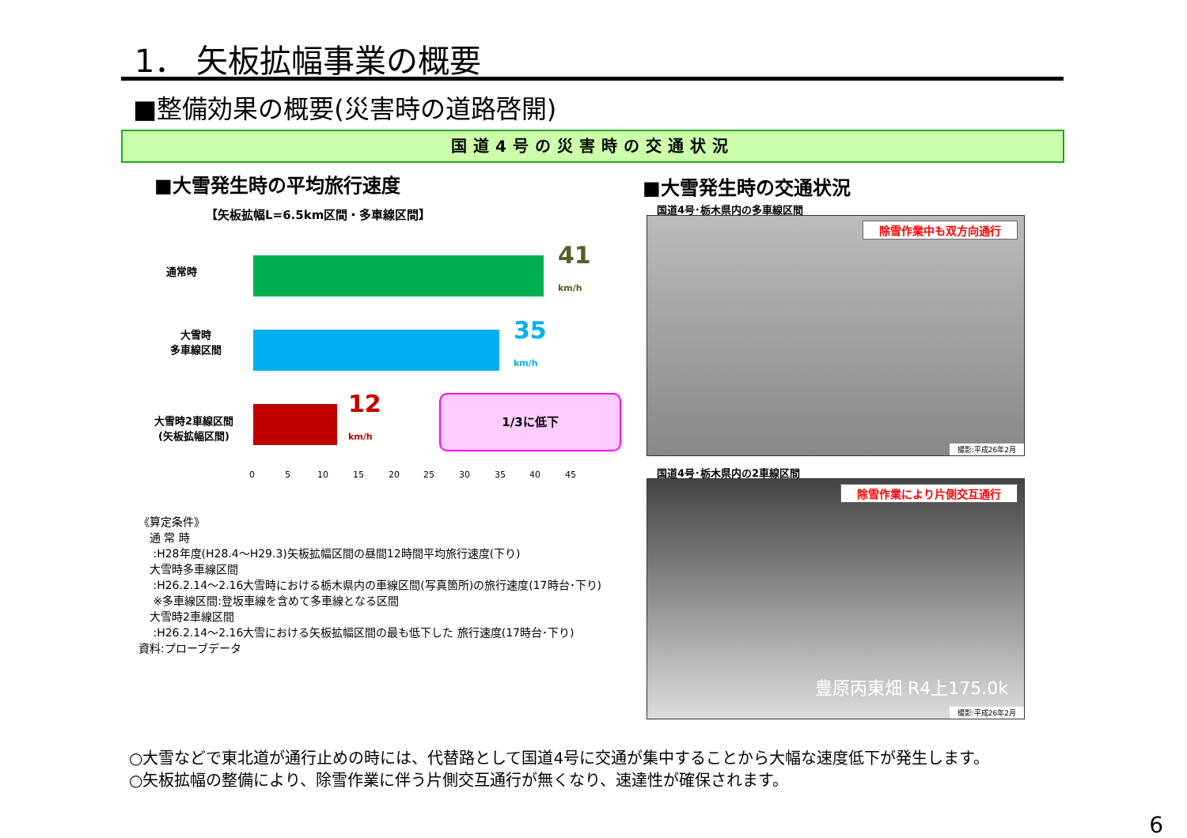1． 矢板拡幅事業の概要
■整備効果の概要(災害時の道路啓開)
国道4号の災害時の交通状況
■大雪発生時の平均旅行速度
【矢板拡幅L=6.5km区間・多車線区間】
通常時
41
km/h
大雪時
多車線区間
35
km/h
大雪時2車線区間
(矢板拡幅区間)
12
km/h
1/3に低下
0 5 10 15 20 25 30 35 40 45
《算定条件》
　通 常 時
　 :H28年度(H28.4～H29.3)矢板拡幅区間の昼間12時間平均旅行速度(下り)
　大雪時多車線区間
　 :H26.2.14～2.16大雪時における栃木県内の車線区間(写真箇所)の旅行速度(17時台･下り)
　 ※多車線区間:登坂車線を含めて多車線となる区間
　大雪時2車線区間
　 :H26.2.14～2.16大雪における矢板拡幅区間の最も低下した 旅行速度(17時台･下り)
資料:プローブデータ
■大雪発生時の交通状況
国道4号･栃木県内の多車線区間
除雪作業中も双方向通行
撮影:平成26年2月
国道4号･栃木県内の2車線区間
除雪作業により片側交互通行
豊原丙東畑 R4上175.0k
撮影:平成26年2月
○大雪などで東北道が通行止めの時には、代替路として国道4号に交通が集中することから大幅な速度低下が発生します。
○矢板拡幅の整備により、除雪作業に伴う片側交互通行が無くなり、速達性が確保されます。
6